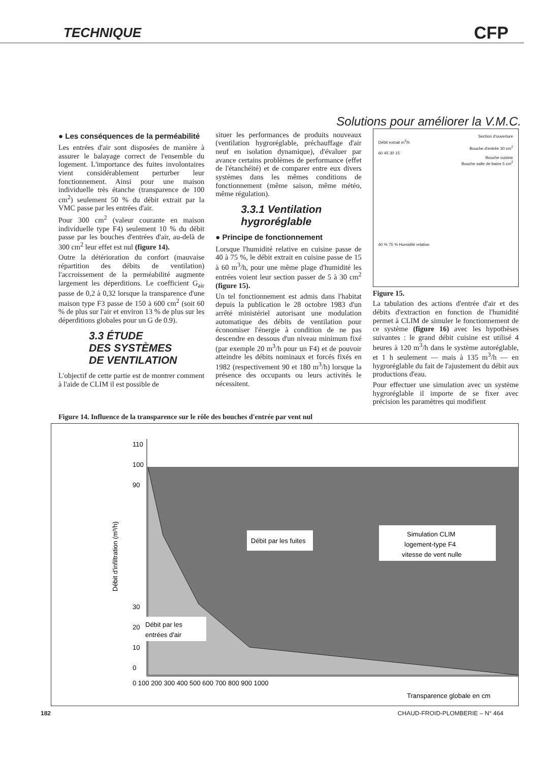TECHNIQUE CFP
Solutions pour améliorer la V.M.C.
● Les conséquences de la perméabilité
Les entrées d'air sont disposées de manière à assurer le balayage correct de l'ensemble du logement. L'importance des fuites involontaires vient considérablement perturber leur fonctionnement. Ainsi pour une maison individuelle très étanche (transparence de 100 cm<sup>2</sup>) seulement 50 % du débit extrait par la VMC passe par les entrées d'air.
Pour 300 cm<sup>2</sup> (valeur courante en maison individuelle type F4) seulement 10 % du débit passe par les bouches d'entrées d'air, au-delà de 300 cm<sup>2</sup> leur effet est nul (figure 14).
Outre la détérioration du confort (mauvaise répartition des débits de ventilation) l'accroissement de la perméabilité augmente largement les déperditions. Le coefficient G<sub>air</sub> passe de 0,2 à 0,32 lorsque la transparence d'une maison type F3 passe de 150 à 600 cm<sup>2</sup> (soit 60 % de plus sur l'air et environ 13 % de plus sur les déperditions globales pour un G de 0.9).
3.3 ÉTUDE
DES SYSTÈMES
DE VENTILATION
L'objectif de cette partie est de montrer comment à l'aide de CLIM il est possible de
situer les performances de produits nouveaux (ventilation hygroréglable, préchauffage d'air neuf en isolation dynamique), d'évaluer par avance certains problèmes de performance (effet de l'étanchéité) et de comparer entre eux divers systèmes dans les mêmes conditions de fonctionnement (même saison, même météo, même régulation).
3.3.1 Ventilation hygroréglable
● Principe de fonctionnement
Lorsque l'humidité relative en cuisine passe de 40 à 75 %, le débit extrait en cuisine passe de 15 à 60 m<sup>3</sup>/h, pour une même plage d'humidité les entrées voient leur section passer de 5 à 30 cm<sup>2</sup> (figure 15).
Un tel fonctionnement est admis dans l'habitat depuis la publication le 28 octobre 1983 d'un arrêté ministériel autorisant une modulation automatique des débits de ventilation pour économiser l'énergie à condition de ne pas descendre en dessous d'un niveau minimum fixé (par exemple 20 m<sup>3</sup>/h pour un F4) et de pouvoir atteindre les débits nominaux et forcés fixés en 1982 (respectivement 90 et 180 m<sup>3</sup>/h) lorsque la présence des occupants ou leurs activités le nécessitent.
Section d'ouverture
Débit extrait m<sup>3</sup>/h
Bouche d'entrée 30 cm<sup>2</sup>
60 45 30 15
Bouche cuisine
Bouche salle de bains 5 cm<sup>2</sup>
40 % 75 % Humidité relative
Figure 15.
La tabulation des actions d'entrée d'air et des débits d'extraction en fonction de l'humidité permet à CLIM de simuler le fonctionnement de ce système (figure 16) avec les hypothèses suivantes : le grand débit cuisine est utilisé 4 heures à 120 m<sup>3</sup>/h dans le système autoréglable, et 1 h seulement — mais à 135 m<sup>3</sup>/h — en hygroréglable du fait de l'ajustement du débit aux productions d'eau.
Pour effectuer une simulation avec un système hygroréglable il importe de se fixer avec précision les paramètres qui modifient
Figure 14. Influence de la transparence sur le rôle des bouches d'entrée par vent nul
Débit par les fuites
Simulation CLIM
logement-type F4
vitesse de vent nulle
Débit par les
entrées d'air
Débit d'infiltration (m³/h)
0
10
20
30
90
100
110
0 100 200 300 400 500 600 700 800 900 1000
Transparence globale en cm
182 CHAUD-FROID-PLOMBERIE – N° 464